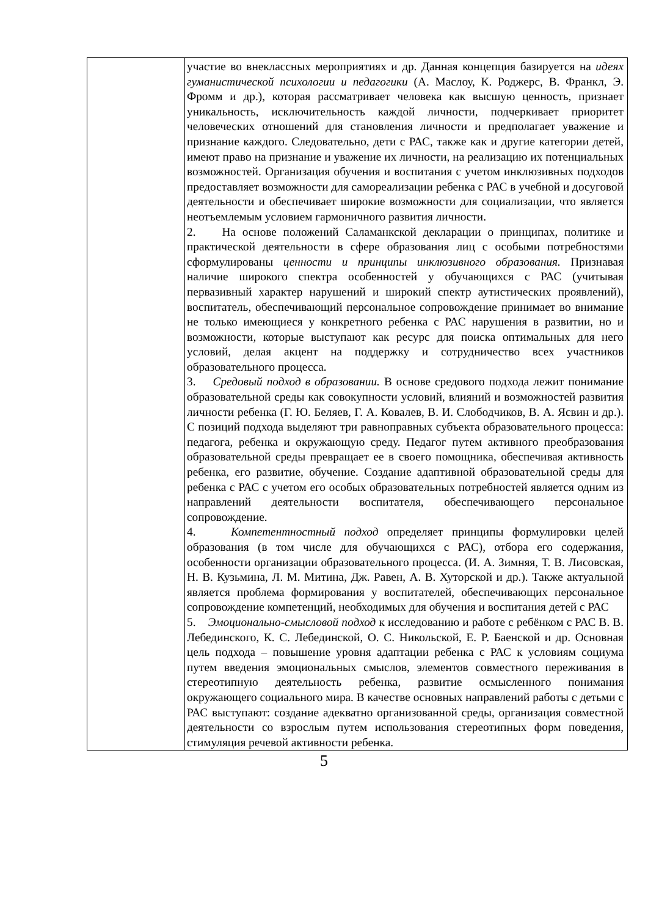| | участие во внеклассных мероприятиях и др. Данная концепция базируется на идеях гуманистической психологии и педагогики (А. Маслоу, К. Роджерс, В. Франкл, Э. Фромм и др.), которая рассматривает человека как высшую ценность, признает уникальность, исключительность каждой личности, подчеркивает приоритет человеческих отношений для становления личности и предполагает уважение и признание каждого. Следовательно, дети с РАС, также как и другие категории детей, имеют право на признание и уважение их личности, на реализацию их потенциальных возможностей. Организация обучения и воспитания с учетом инклюзивных подходов предоставляет возможности для самореализации ребенка с РАС в учебной и досуговой деятельности и обеспечивает широкие возможности для социализации, что является неотъемлемым условием гармоничного развития личности. 2. На основе положений Саламанкской декларации о принципах, политике и практической деятельности в сфере образования лиц с особыми потребностями сформулированы ценности и принципы инклюзивного образования. Признавая наличие широкого спектра особенностей у обучающихся с РАС (учитывая первазивный характер нарушений и широкий спектр аутистических проявлений), воспитатель, обеспечивающий персональное сопровождение принимает во внимание не только имеющиеся у конкретного ребенка с РАС нарушения в развитии, но и возможности, которые выступают как ресурс для поиска оптимальных для него условий, делая акцент на поддержку и сотрудничество всех участников образовательного процесса. 3. Средовый подход в образовании. В основе средового подхода лежит понимание образовательной среды как совокупности условий, влияний и возможностей развития личности ребенка (Г. Ю. Беляев, Г. А. Ковалев, В. И. Слободчиков, В. А. Ясвин и др.). С позиций подхода выделяют три равноправных субъекта образовательного процесса: педагога, ребенка и окружающую среду. Педагог путем активного преобразования образовательной среды превращает ее в своего помощника, обеспечивая активность ребенка, его развитие, обучение. Создание адаптивной образовательной среды для ребенка с РАС с учетом его особых образовательных потребностей является одним из направлений деятельности воспитателя, обеспечивающего персональное сопровождение. 4. Компетентностный подход определяет принципы формулировки целей образования (в том числе для обучающихся с РАС), отбора его содержания, особенности организации образовательного процесса. (И. А. Зимняя, Т. В. Лисовская, Н. В. Кузьмина, Л. М. Митина, Дж. Равен, А. В. Хуторской и др.). Также актуальной является проблема формирования у воспитателей, обеспечивающих персональное сопровождение компетенций, необходимых для обучения и воспитания детей с РАС 5. Эмоционально-смысловой подход к исследованию и работе с ребёнком с РАС В. В. Лебединского, К. С. Лебединской, О. С. Никольской, Е. Р. Баенской и др. Основная цель подхода – повышение уровня адаптации ребенка с РАС к условиям социума путем введения эмоциональных смыслов, элементов совместного переживания в стереотипную деятельность ребенка, развитие осмысленного понимания окружающего социального мира. В качестве основных направлений работы с детьми с РАС выступают: создание адекватно организованной среды, организация совместной деятельности со взрослым путем использования стереотипных форм поведения, стимуляция речевой активности ребенка. |
5